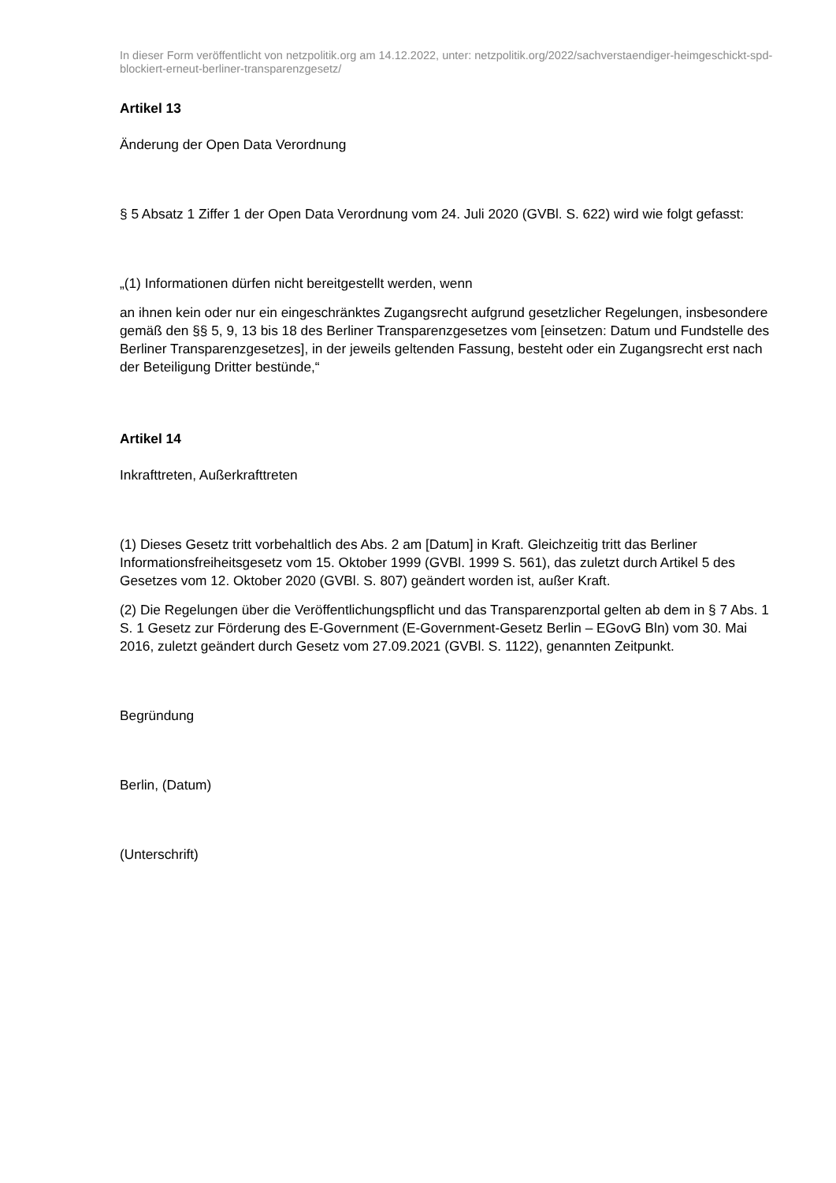In dieser Form veröffentlicht von netzpolitik.org am 14.12.2022, unter: netzpolitik.org/2022/sachverstaendiger-heimgeschickt-spd-blockiert-erneut-berliner-transparenzgesetz/
Artikel 13
Änderung der Open Data Verordnung
§ 5 Absatz 1 Ziffer 1 der Open Data Verordnung vom 24. Juli 2020 (GVBl. S. 622) wird wie folgt gefasst:
„(1) Informationen dürfen nicht bereitgestellt werden, wenn
an ihnen kein oder nur ein eingeschränktes Zugangsrecht aufgrund gesetzlicher Regelungen, insbesondere gemäß den §§ 5, 9, 13 bis 18 des Berliner Transparenzgesetzes vom [einsetzen: Datum und Fundstelle des Berliner Transparenzgesetzes], in der jeweils geltenden Fassung, besteht oder ein Zugangsrecht erst nach der Beteiligung Dritter bestünde,“
Artikel 14
Inkrafttreten, Außerkrafttreten
(1) Dieses Gesetz tritt vorbehaltlich des Abs. 2 am [Datum] in Kraft. Gleichzeitig tritt das Berliner Informationsfreiheitsgesetz vom 15. Oktober 1999 (GVBl. 1999 S. 561), das zuletzt durch Artikel 5 des Gesetzes vom 12. Oktober 2020 (GVBl. S. 807) geändert worden ist, außer Kraft.
(2) Die Regelungen über die Veröffentlichungspflicht und das Transparenzportal gelten ab dem in § 7 Abs. 1 S. 1 Gesetz zur Förderung des E-Government (E-Government-Gesetz Berlin – EGovG Bln) vom 30. Mai 2016, zuletzt geändert durch Gesetz vom 27.09.2021 (GVBl. S. 1122), genannten Zeitpunkt.
Begründung
Berlin, (Datum)
(Unterschrift)